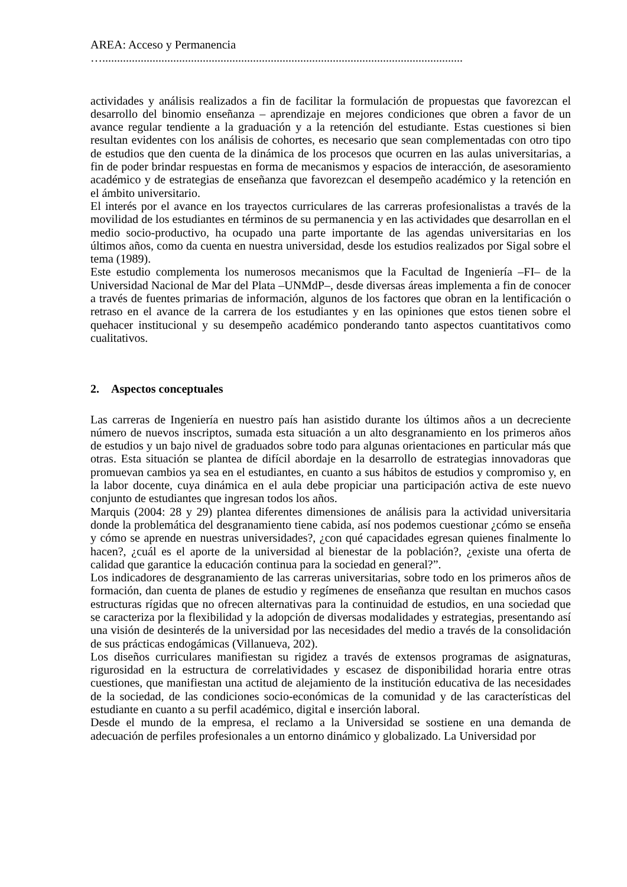AREA: Acceso y Permanencia
…..........................................................................................................................
actividades y análisis realizados a fin de facilitar la formulación de propuestas que favorezcan el desarrollo del binomio enseñanza – aprendizaje en mejores condiciones que obren a favor de un avance regular tendiente a la graduación y a la retención del estudiante. Estas cuestiones si bien resultan evidentes con los análisis de cohortes, es necesario que sean complementadas con otro tipo de estudios que den cuenta de la dinámica de los procesos que ocurren en las aulas universitarias, a fin de poder brindar respuestas en forma de mecanismos y espacios de interacción, de asesoramiento académico y de estrategias de enseñanza que favorezcan el desempeño académico y la retención en el ámbito universitario.
El interés por el avance en los trayectos curriculares de las carreras profesionalistas a través de la movilidad de los estudiantes en términos de su permanencia y en las actividades que desarrollan en el medio socio-productivo, ha ocupado una parte importante de las agendas universitarias en los últimos años, como da cuenta en nuestra universidad, desde los estudios realizados por Sigal sobre el tema (1989).
Este estudio complementa los numerosos mecanismos que la Facultad de Ingeniería –FI– de la Universidad Nacional de Mar del Plata –UNMdP–, desde diversas áreas implementa a fin de conocer a través de fuentes primarias de información, algunos de los factores que obran en la lentificación o retraso en el avance de la carrera de los estudiantes y en las opiniones que estos tienen sobre el quehacer institucional y su desempeño académico ponderando tanto aspectos cuantitativos como cualitativos.
2. Aspectos conceptuales
Las carreras de Ingeniería en nuestro país han asistido durante los últimos años a un decreciente número de nuevos inscriptos, sumada esta situación a un alto desgranamiento en los primeros años de estudios y un bajo nivel de graduados sobre todo para algunas orientaciones en particular más que otras. Esta situación se plantea de difícil abordaje en la desarrollo de estrategias innovadoras que promuevan cambios ya sea en el estudiantes, en cuanto a sus hábitos de estudios y compromiso y, en la labor docente, cuya dinámica en el aula debe propiciar una participación activa de este nuevo conjunto de estudiantes que ingresan todos los años.
Marquis (2004: 28 y 29) plantea diferentes dimensiones de análisis para la actividad universitaria donde la problemática del desgranamiento tiene cabida, así nos podemos cuestionar ¿cómo se enseña y cómo se aprende en nuestras universidades?, ¿con qué capacidades egresan quienes finalmente lo hacen?, ¿cuál es el aporte de la universidad al bienestar de la población?, ¿existe una oferta de calidad que garantice la educación continua para la sociedad en general?”.
Los indicadores de desgranamiento de las carreras universitarias, sobre todo en los primeros años de formación, dan cuenta de planes de estudio y regímenes de enseñanza que resultan en muchos casos estructuras rígidas que no ofrecen alternativas para la continuidad de estudios, en una sociedad que se caracteriza por la flexibilidad y la adopción de diversas modalidades y estrategias, presentando así una visión de desinterés de la universidad por las necesidades del medio a través de la consolidación de sus prácticas endogámicas (Villanueva, 202).
Los diseños curriculares manifiestan su rigidez a través de extensos programas de asignaturas, rigurosidad en la estructura de correlatividades y escasez de disponibilidad horaria entre otras cuestiones, que manifiestan una actitud de alejamiento de la institución educativa de las necesidades de la sociedad, de las condiciones socio-económicas de la comunidad y de las características del estudiante en cuanto a su perfil académico, digital e inserción laboral.
Desde el mundo de la empresa, el reclamo a la Universidad se sostiene en una demanda de adecuación de perfiles profesionales a un entorno dinámico y globalizado. La Universidad por